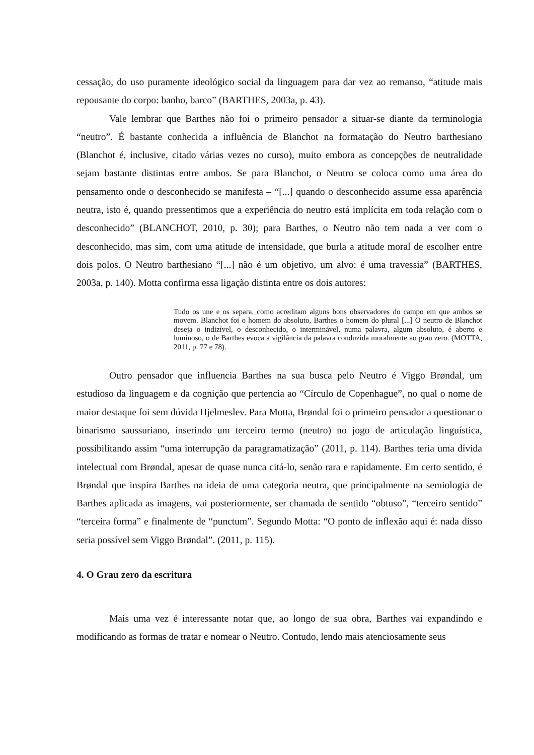cessação, do uso puramente ideológico social da linguagem para dar vez ao remanso, “atitude mais repousante do corpo: banho, barco” (BARTHES, 2003a, p. 43).
Vale lembrar que Barthes não foi o primeiro pensador a situar-se diante da terminologia “neutro”. É bastante conhecida a influência de Blanchot na formatação do Neutro barthesiano (Blanchot é, inclusive, citado várias vezes no curso), muito embora as concepções de neutralidade sejam bastante distintas entre ambos. Se para Blanchot, o Neutro se coloca como uma área do pensamento onde o desconhecido se manifesta – “[...] quando o desconhecido assume essa aparência neutra, isto é, quando pressentimos que a experiência do neutro está implícita em toda relação com o desconhecido” (BLANCHOT, 2010, p. 30); para Barthes, o Neutro não tem nada a ver com o desconhecido, mas sim, com uma atitude de intensidade, que burla a atitude moral de escolher entre dois polos. O Neutro barthesiano “[...] não é um objetivo, um alvo: é uma travessia” (BARTHES, 2003a, p. 140). Motta confirma essa ligação distinta entre os dois autores:
Tudo os une e os separa, como acreditam alguns bons observadores do campo em que ambos se movem. Blanchot foi o homem do absoluto, Barthes o homem do plural [...] O neutro de Blanchot deseja o indizível, o desconhecido, o interminável, numa palavra, algum absoluto, é aberto e luminoso, o de Barthes evoca a vigilância da palavra conduzida moralmente ao grau zero. (MOTTA, 2011, p. 77 e 78).
Outro pensador que influencia Barthes na sua busca pelo Neutro é Viggo Brøndal, um estudioso da linguagem e da cognição que pertencia ao “Círculo de Copenhague”, no qual o nome de maior destaque foi sem dúvida Hjelmeslev. Para Motta, Brøndal foi o primeiro pensador a questionar o binarismo saussuriano, inserindo um terceiro termo (neutro) no jogo de articulação linguística, possibilitando assim “uma interrupção da paragramatização” (2011, p. 114). Barthes teria uma dívida intelectual com Brøndal, apesar de quase nunca citá-lo, senão rara e rapidamente. Em certo sentido, é Brøndal que inspira Barthes na ideia de uma categoria neutra, que principalmente na semiologia de Barthes aplicada as imagens, vai posteriormente, ser chamada de sentido “obtuso”, “terceiro sentido” “terceira forma” e finalmente de “punctum”. Segundo Motta: “O ponto de inflexão aqui é: nada disso seria possível sem Viggo Brøndal”. (2011, p. 115).
4. O Grau zero da escritura
Mais uma vez é interessante notar que, ao longo de sua obra, Barthes vai expandindo e modificando as formas de tratar e nomear o Neutro. Contudo, lendo mais atenciosamente seus